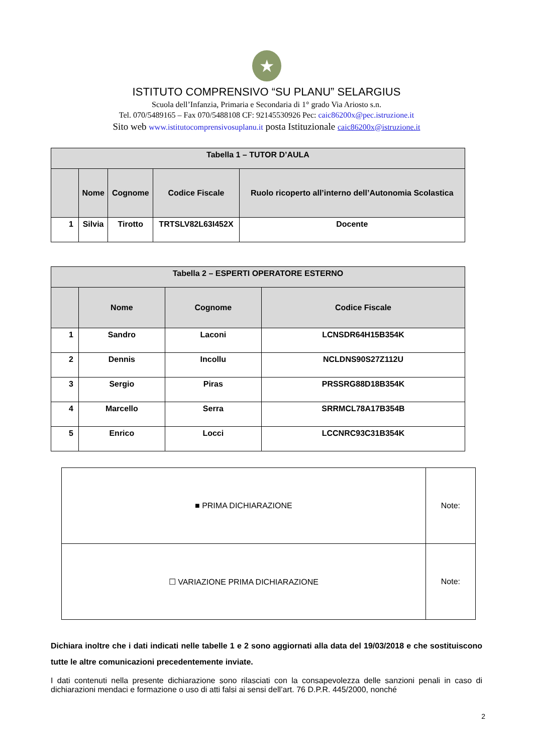★
ISTITUTO COMPRENSIVO “SU PLANU” SELARGIUS
Scuola dell’Infanzia, Primaria e Secondaria di 1° grado Via Ariosto s.n.
Tel. 070/5489165 – Fax 070/5488108 CF: 92145530926 Pec: caic86200x@pec.istruzione.it
Sito web www.istitutocomprensivosuplanu.it posta Istituzionale caic86200x@istruzione.it
| Tabella 1 – TUTOR D’AULA | | | | |
| --- | --- | --- | --- | --- |
| | Nome | Cognome | Codice Fiscale | Ruolo ricoperto all’interno dell’Autonomia Scolastica |
| 1 | Silvia | Tirotto | TRTSLV82L63I452X | Docente |
| Tabella 2 – ESPERTI OPERATORE ESTERNO | | | |
| --- | --- | --- | --- |
| | Nome | Cognome | Codice Fiscale |
| 1 | Sandro | Laconi | LCNSDR64H15B354K |
| 2 | Dennis | Incollu | NCLDNS90S27Z112U |
| 3 | Sergio | Piras | PRSSRG88D18B354K |
| 4 | Marcello | Serra | SRRMCL78A17B354B |
| 5 | Enrico | Locci | LCCNRC93C31B354K |
| ■ PRIMA DICHIARAZIONE | Note: |
| ☐ VARIAZIONE PRIMA DICHIARAZIONE | Note: |
Dichiara inoltre che i dati indicati nelle tabelle 1 e 2 sono aggiornati alla data del 19/03/2018 e che sostituiscono tutte le altre comunicazioni precedentemente inviate.
I dati contenuti nella presente dichiarazione sono rilasciati con la consapevolezza delle sanzioni penali in caso di dichiarazioni mendaci e formazione o uso di atti falsi ai sensi dell’art. 76 D.P.R. 445/2000, nonché
2